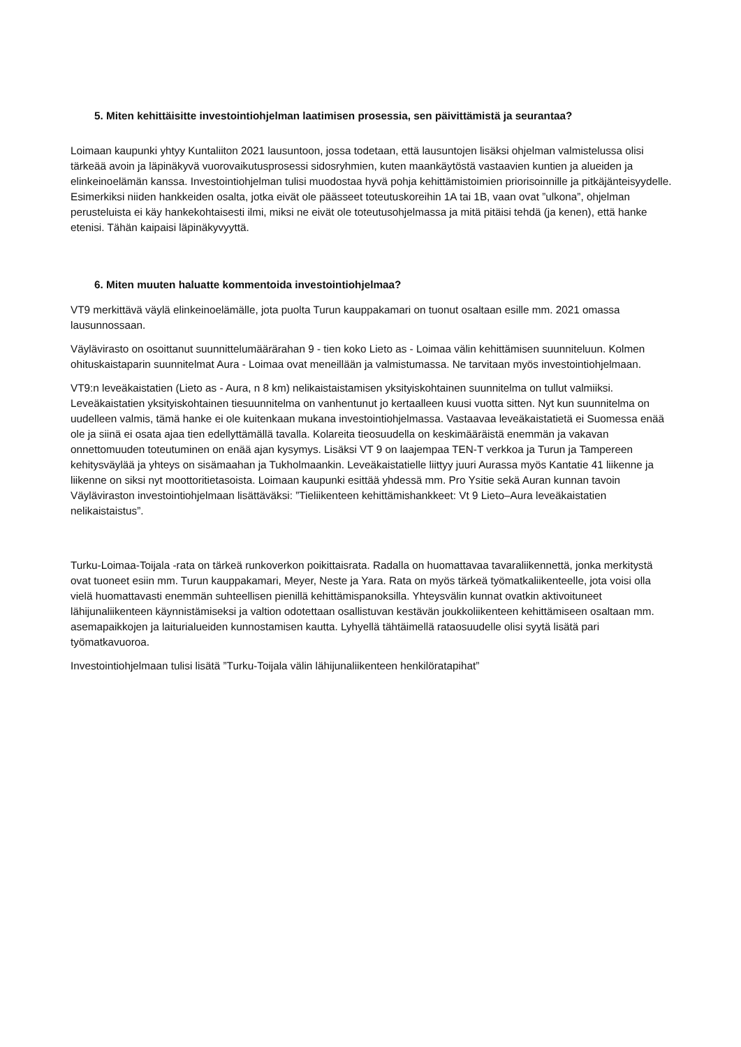5. Miten kehittäisitte investointiohjelman laatimisen prosessia, sen päivittämistä ja seurantaa?
Loimaan kaupunki yhtyy Kuntaliiton 2021 lausuntoon, jossa todetaan, että lausuntojen lisäksi ohjelman valmistelussa olisi tärkeää avoin ja läpinäkyvä vuorovaikutusprosessi sidosryhmien, kuten maankäytöstä vastaavien kuntien ja alueiden ja elinkeinoelämän kanssa. Investointiohjelman tulisi muodostaa hyvä pohja kehittämistoimien priorisoinnille ja pitkäjänteisyydelle. Esimerkiksi niiden hankkeiden osalta, jotka eivät ole päässeet toteutuskoreihin 1A tai 1B, vaan ovat ”ulkona”, ohjelman perusteluista ei käy hankekohtaisesti ilmi, miksi ne eivät ole toteutusohjelmassa ja mitä pitäisi tehdä (ja kenen), että hanke etenisi. Tähän kaipaisi läpinäkyvyyttä.
6. Miten muuten haluatte kommentoida investointiohjelmaa?
VT9 merkittävä väylä elinkeinoelämälle, jota puolta Turun kauppakamari on tuonut osaltaan esille mm. 2021 omassa lausunnossaan.
Väylävirasto on osoittanut suunnittelumäärärahan 9 - tien koko Lieto as - Loimaa välin kehittämisen suunniteluun. Kolmen ohituskaistaparin suunnitelmat Aura - Loimaa ovat meneillään ja valmistumassa. Ne tarvitaan myös investointiohjelmaan.
VT9:n leveäkaistatien (Lieto as - Aura, n 8 km) nelikaistaistamisen yksityiskohtainen suunnitelma on tullut valmiiksi. Leveäkaistatien yksityiskohtainen tiesuunnitelma on vanhentunut jo kertaalleen kuusi vuotta sitten. Nyt kun suunnitelma on uudelleen valmis, tämä hanke ei ole kuitenkaan mukana investointiohjelmassa. Vastaavaa leveäkaistatietä ei Suomessa enää ole ja siinä ei osata ajaa tien edellyttämällä tavalla. Kolareita tieosuudella on keskimääräistä enemmän ja vakavan onnettomuuden toteutuminen on enää ajan kysymys. Lisäksi VT 9 on laajempaa TEN-T verkkoa ja Turun ja Tampereen kehitysväylää ja yhteys on sisämaahan ja Tukholmaankin. Leveäkaistatielle liittyy juuri Aurassa myös Kantatie 41 liikenne ja liikenne on siksi nyt moottoritietasoista. Loimaan kaupunki esittää yhdessä mm. Pro Ysitie sekä Auran kunnan tavoin Väyläviraston investointiohjelmaan lisättäväksi: ”Tieliikenteen kehittämishankkeet: Vt 9 Lieto–Aura leveäkaistatien nelikaistaistus”.
Turku-Loimaa-Toijala -rata on tärkeä runkoverkon poikittaisrata. Radalla on huomattavaa tavaraliikennettä, jonka merkitystä ovat tuoneet esiin mm. Turun kauppakamari, Meyer, Neste ja Yara. Rata on myös tärkeä työmatkaliikenteelle, jota voisi olla vielä huomattavasti enemmän suhteellisen pienillä kehittämispanoksilla. Yhteysvälin kunnat ovatkin aktivoituneet lähijunaliikenteen käynnistämiseksi ja valtion odotettaan osallistuvan kestävän joukkoliikenteen kehittämiseen osaltaan mm. asemapaikkojen ja laiturialueiden kunnostamisen kautta. Lyhyellä tähtäimellä rataosuudelle olisi syytä lisätä pari työmatkavuoroa.
Investointiohjelmaan tulisi lisätä ”Turku-Toijala välin lähijunaliikenteen henkilöratapihat”